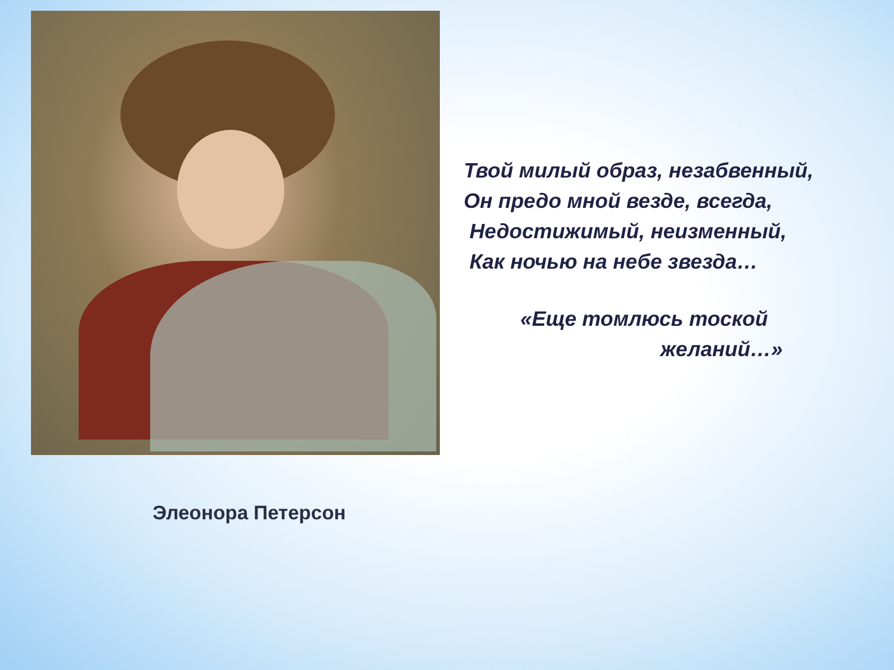Твой милый образ, незабвенный,
Он предо мной везде, всегда,
Недостижимый, неизменный,
Как ночью на небе звезда…
«Еще томлюсь тоской
желаний…»
Элеонора Петерсон